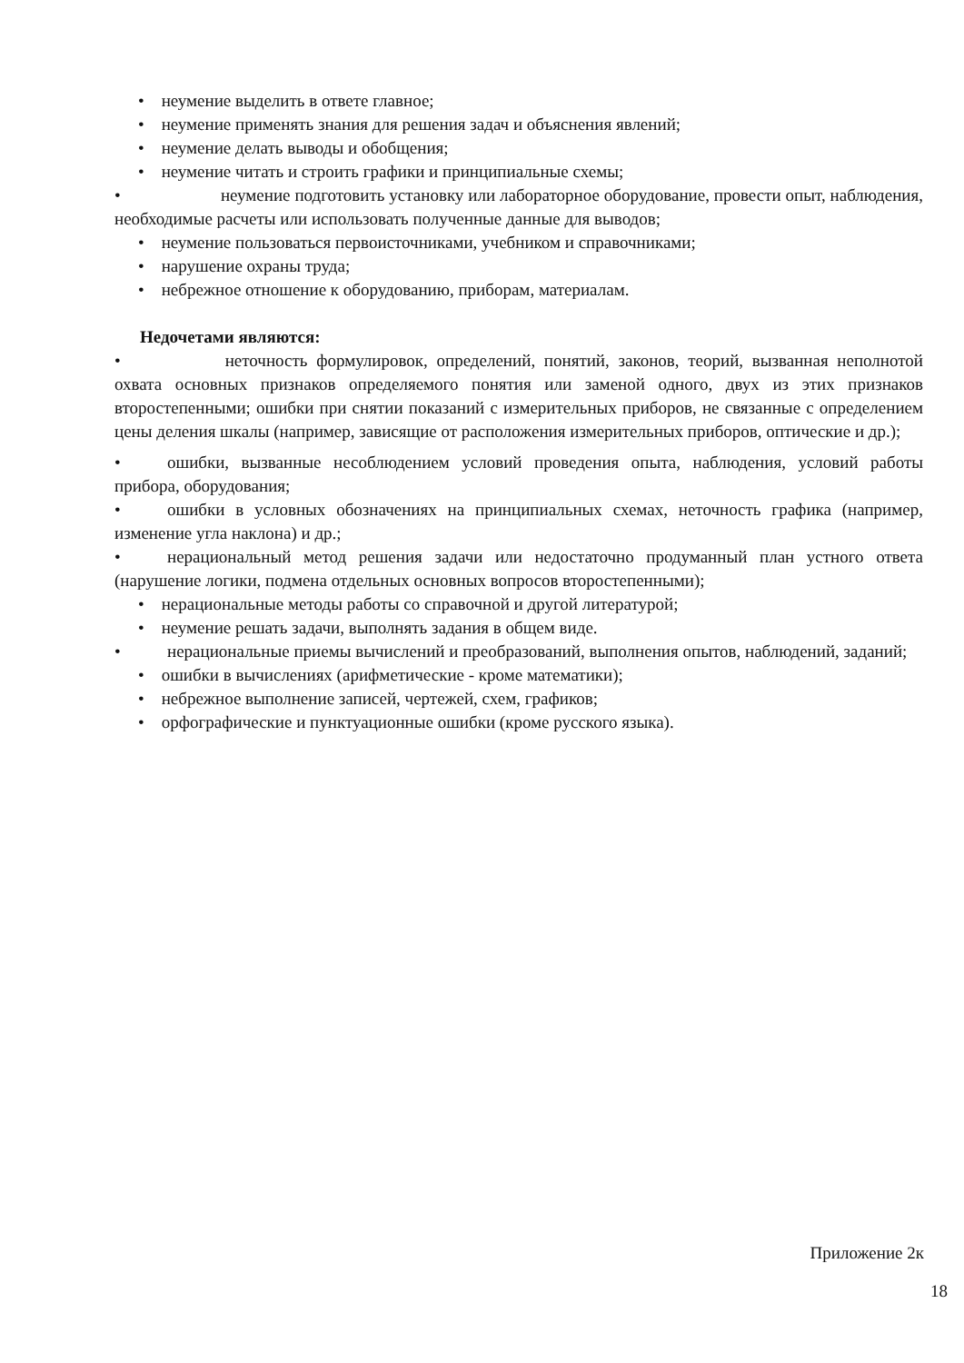• неумение выделить в ответе главное;
• неумение применять знания для решения задач и объяснения явлений;
• неумение делать выводы и обобщения;
• неумение читать и строить графики и принципиальные схемы;
• неумение подготовить установку или лабораторное оборудование, провести опыт, наблюдения, необходимые расчеты или использовать полученные данные для выводов;
• неумение пользоваться первоисточниками, учебником и справочниками;
• нарушение охраны труда;
• небрежное отношение к оборудованию, приборам, материалам.
Недочетами являются:
• неточность формулировок, определений, понятий, законов, теорий, вызванная неполнотой охвата основных признаков определяемого понятия или заменой одного, двух из этих признаков второстепенными; ошибки при снятии показаний с измерительных приборов, не связанные с определением цены деления шкалы (например, зависящие от расположения измерительных приборов, оптические и др.);
• ошибки, вызванные несоблюдением условий проведения опыта, наблюдения, условий работы прибора, оборудования;
• ошибки в условных обозначениях на принципиальных схемах, неточность графика (например, изменение угла наклона) и др.;
• нерациональный метод решения задачи или недостаточно продуманный план устного ответа (нарушение логики, подмена отдельных основных вопросов второстепенными);
• нерациональные методы работы со справочной и другой литературой;
• неумение решать задачи, выполнять задания в общем виде.
• нерациональные приемы вычислений и преобразований, выполнения опытов, наблюдений, заданий;
• ошибки в вычислениях (арифметические - кроме математики);
• небрежное выполнение записей, чертежей, схем, графиков;
• орфографические и пунктуационные ошибки (кроме русского языка).
Приложение 2к
18